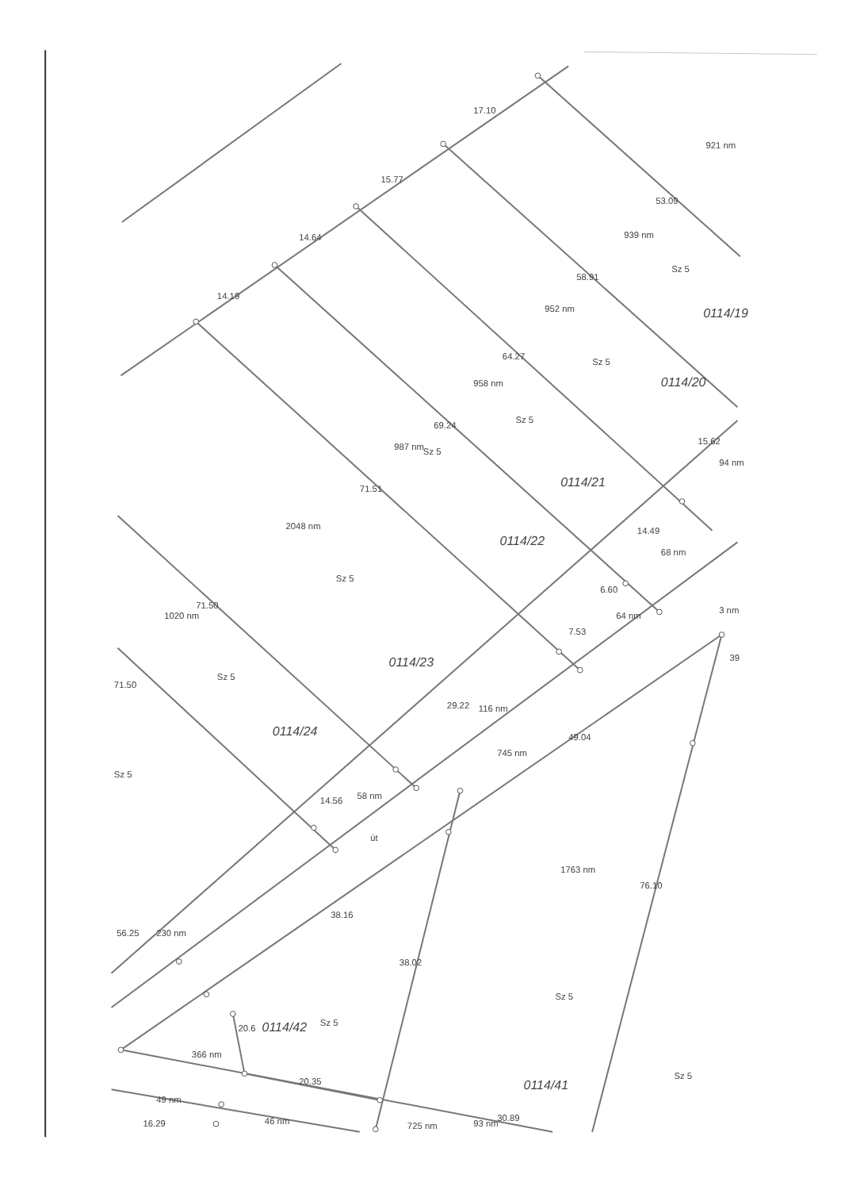17.10
15.77
14.64
14.19
921 nm
53.09
939 nm
Sz 5
58.91
0114/19
952 nm
Sz 5
64.27
0114/20
958 nm
Sz 5
69.24
987 nm
Sz 5
15.62
94 nm
0114/21
71.51
2048 nm
0114/22
14.49
68 nm
Sz 5
6.60
64 nm
1020 nm
71.50
7.53
3 nm
0114/23
39
71.50
Sz 5
29.22
116 nm
0114/24
49.04
745 nm
Sz 5
14.56
58 nm
út
1763 nm
76.10
38.16
56.25
230 nm
38.02
Sz 5
20.6
0114/42
Sz 5
366 nm
20.35
Sz 5
0114/41
49 nm
16.29
46 nm
725 nm
93 nm
30.89